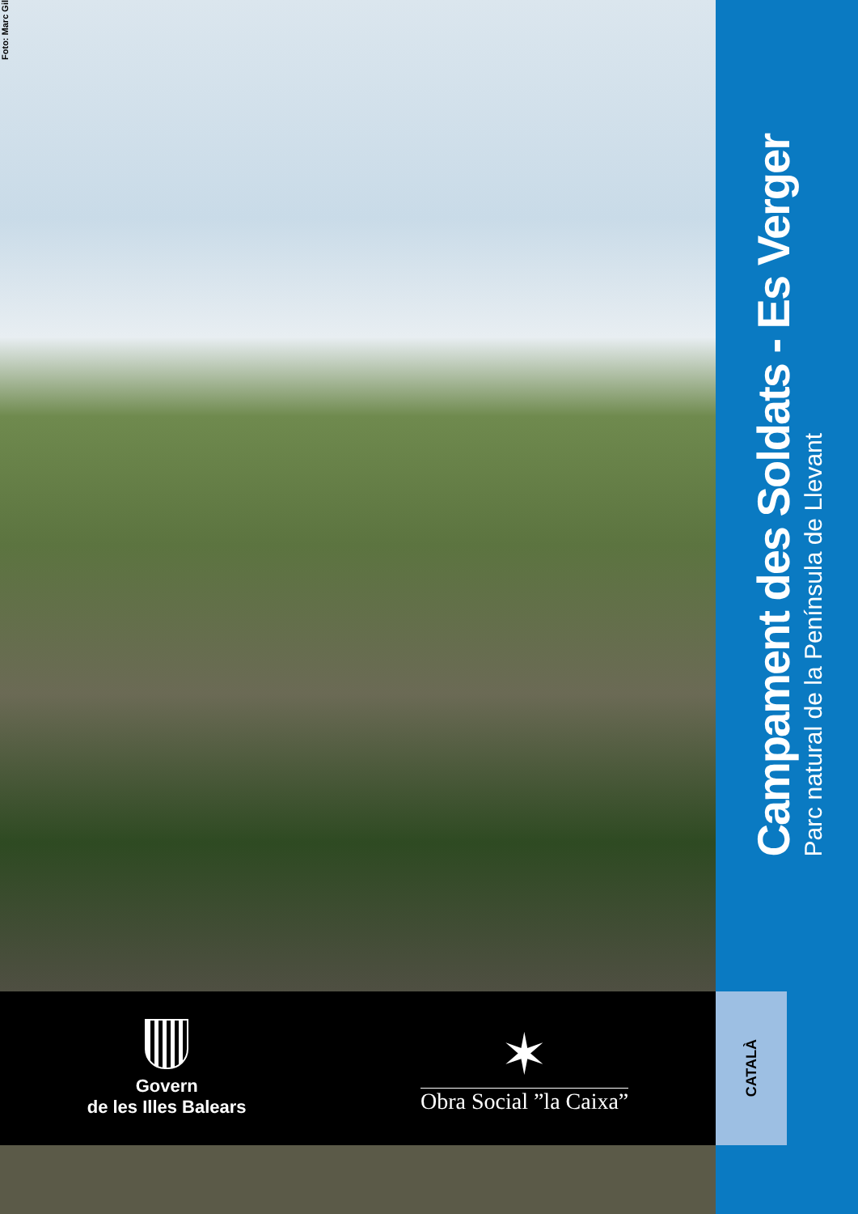Foto: Marc Gil
Govern
de les Illes Balears
✶
Obra Social ”la Caixa”
Campament des Soldats - Es Verger
Parc natural de la Península de Llevant
CATALÀ